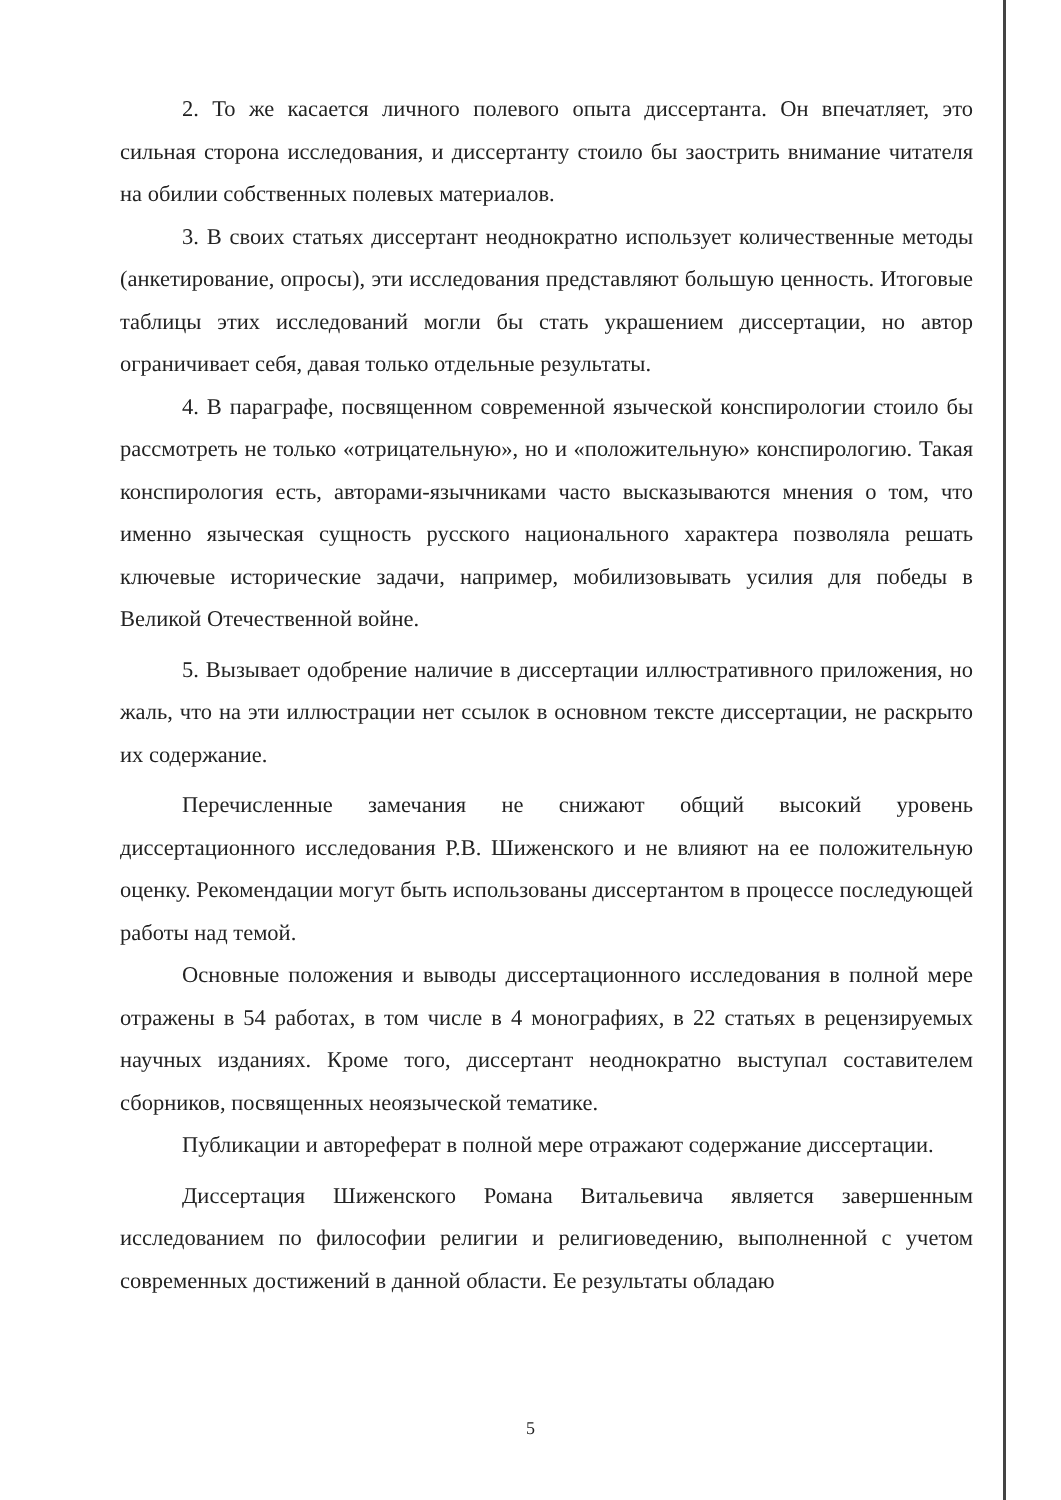2. То же касается личного полевого опыта диссертанта. Он впечатляет, это сильная сторона исследования, и диссертанту стоило бы заострить внимание читателя на обилии собственных полевых материалов.
3. В своих статьях диссертант неоднократно использует количественные методы (анкетирование, опросы), эти исследования представляют большую ценность. Итоговые таблицы этих исследований могли бы стать украшением диссертации, но автор ограничивает себя, давая только отдельные результаты.
4. В параграфе, посвященном современной языческой конспирологии стоило бы рассмотреть не только «отрицательную», но и «положительную» конспирологию. Такая конспирология есть, авторами-язычниками часто высказываются мнения о том, что именно языческая сущность русского национального характера позволяла решать ключевые исторические задачи, например, мобилизовывать усилия для победы в Великой Отечественной войне.
5. Вызывает одобрение наличие в диссертации иллюстративного приложения, но жаль, что на эти иллюстрации нет ссылок в основном тексте диссертации, не раскрыто их содержание.
Перечисленные замечания не снижают общий высокий уровень диссертационного исследования Р.В. Шиженского и не влияют на ее положительную оценку. Рекомендации могут быть использованы диссертантом в процессе последующей работы над темой.
Основные положения и выводы диссертационного исследования в полной мере отражены в 54 работах, в том числе в 4 монографиях, в 22 статьях в рецензируемых научных изданиях. Кроме того, диссертант неоднократно выступал составителем сборников, посвященных неоязыческой тематике.
Публикации и автореферат в полной мере отражают содержание диссертации.
Диссертация Шиженского Романа Витальевича является завершенным исследованием по философии религии и религиоведению, выполненной с учетом современных достижений в данной области. Ее результаты обладаю
5